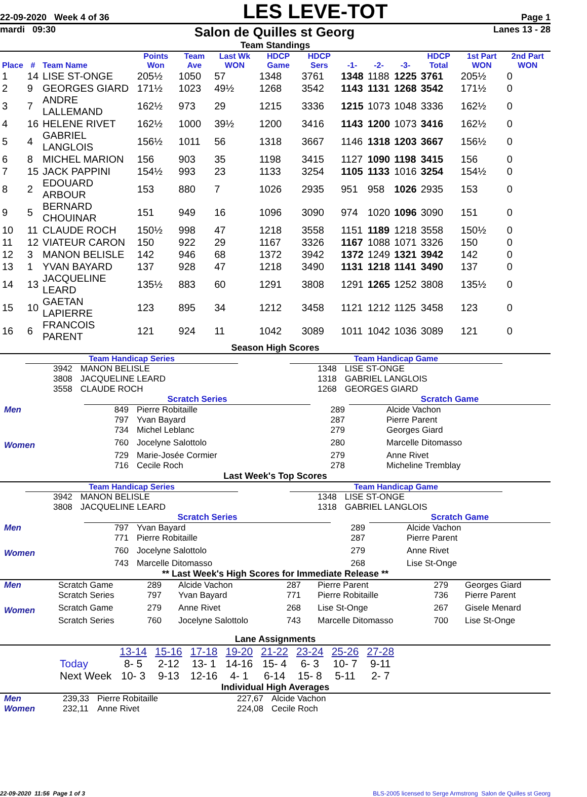22-09-2020 Week 4 of 36 LES LEVE-TOT Page 1
mardi 09:30 Salon de Quilles st Georg Lanes 13 - 28
Team Standings
| Place | # | Team Name | Points Won | Team Ave | Last Wk WON | HDCP Game | HDCP Sers | -1- | -2- | -3- | HDCP Total | 1st Part WON | 2nd Part WON |
| --- | --- | --- | --- | --- | --- | --- | --- | --- | --- | --- | --- | --- | --- |
| 1 | 14 | LISE ST-ONGE | 205½ | 1050 | 57 | 1348 | 3761 | 1348 | 1188 | 1225 | 3761 | 205½ | 0 |
| 2 | 9 | GEORGES GIARD | 171½ | 1023 | 49½ | 1268 | 3542 | 1143 | 1131 | 1268 | 3542 | 171½ | 0 |
| 3 | 7 | ANDRE LALLEMAND | 162½ | 973 | 29 | 1215 | 3336 | 1215 | 1073 | 1048 | 3336 | 162½ | 0 |
| 4 | 16 | HELENE RIVET | 162½ | 1000 | 39½ | 1200 | 3416 | 1143 | 1200 | 1073 | 3416 | 162½ | 0 |
| 5 | 4 | GABRIEL LANGLOIS | 156½ | 1011 | 56 | 1318 | 3667 | 1146 | 1318 | 1203 | 3667 | 156½ | 0 |
| 6 | 8 | MICHEL MARION | 156 | 903 | 35 | 1198 | 3415 | 1127 | 1090 | 1198 | 3415 | 156 | 0 |
| 7 | 15 | JACK PAPPINI | 154½ | 993 | 23 | 1133 | 3254 | 1105 | 1133 | 1016 | 3254 | 154½ | 0 |
| 8 | 2 | EDOUARD ARBOUR | 153 | 880 | 7 | 1026 | 2935 | 951 | 958 | 1026 | 2935 | 153 | 0 |
| 9 | 5 | BERNARD CHOUINAR | 151 | 949 | 16 | 1096 | 3090 | 974 | 1020 | 1096 | 3090 | 151 | 0 |
| 10 | 11 | CLAUDE ROCH | 150½ | 998 | 47 | 1218 | 3558 | 1151 | 1189 | 1218 | 3558 | 150½ | 0 |
| 11 | 12 | VIATEUR CARON | 150 | 922 | 29 | 1167 | 3326 | 1167 | 1088 | 1071 | 3326 | 150 | 0 |
| 12 | 3 | MANON BELISLE | 142 | 946 | 68 | 1372 | 3942 | 1372 | 1249 | 1321 | 3942 | 142 | 0 |
| 13 | 1 | YVAN BAYARD | 137 | 928 | 47 | 1218 | 3490 | 1131 | 1218 | 1141 | 3490 | 137 | 0 |
| 14 | 13 | JACQUELINE LEARD | 135½ | 883 | 60 | 1291 | 3808 | 1291 | 1265 | 1252 | 3808 | 135½ | 0 |
| 15 | 10 | GAETAN LAPIERRE | 123 | 895 | 34 | 1212 | 3458 | 1121 | 1212 | 1125 | 3458 | 123 | 0 |
| 16 | 6 | FRANCOIS PARENT | 121 | 924 | 11 | 1042 | 3089 | 1011 | 1042 | 1036 | 3089 | 121 | 0 |
Season High Scores
Team Handicap Series
| 3942 | MANON BELISLE |
| 3808 | JACQUELINE LEARD |
| 3558 | CLAUDE ROCH |
Team Handicap Game
| 1348 | LISE ST-ONGE |
| 1318 | GABRIEL LANGLOIS |
| 1268 | GEORGES GIARD |
| | Scratch Series | | | Scratch Game | |
| Men | 849 | Pierre Robitaille | 289 | | Alcide Vachon |
| | 797 | Yvan Bayard | 287 | | Pierre Parent |
| | 734 | Michel Leblanc | 279 | | Georges Giard |
| Women | 760 | Jocelyne Salottolo | 280 | | Marcelle Ditomasso |
| | 729 | Marie-Josée Cormier | 279 | | Anne Rivet |
| | 716 | Cecile Roch | 278 | | Micheline Tremblay |
Last Week's Top Scores
Team Handicap Series
| 3942 | MANON BELISLE |
| 3808 | JACQUELINE LEARD |
Team Handicap Game
| 1348 | LISE ST-ONGE |
| 1318 | GABRIEL LANGLOIS |
| | Scratch Series | | | Scratch Game | |
| Men | 797 | Yvan Bayard | 289 | | Alcide Vachon |
| | 771 | Pierre Robitaille | 287 | | Pierre Parent |
| Women | 760 | Jocelyne Salottolo | 279 | | Anne Rivet |
| | 743 | Marcelle Ditomasso | 268 | | Lise St-Onge |
** Last Week's High Scores for Immediate Release **
| Men | Scratch Game | 289 | Alcide Vachon | 287 | Pierre Parent | 279 | Georges Giard |
| | Scratch Series | 797 | Yvan Bayard | 771 | Pierre Robitaille | 736 | Pierre Parent |
| Women | Scratch Game | 279 | Anne Rivet | 268 | Lise St-Onge | 267 | Gisele Menard |
| | Scratch Series | 760 | Jocelyne Salottolo | 743 | Marcelle Ditomasso | 700 | Lise St-Onge |
Lane Assignments
| | 13-14 | 15-16 | 17-18 | 19-20 | 21-22 | 23-24 | 25-26 | 27-28 |
| Today | 8- 5 | 2-12 | 13- 1 | 14-16 | 15- 4 | 6- 3 | 10- 7 | 9-11 |
| Next Week | 10- 3 | 9-13 | 12-16 | 4- 1 | 6-14 | 15- 8 | 5-11 | 2- 7 |
Individual High Averages
| Men | 239,33 | Pierre Robitaille | 227,67 | Alcide Vachon |
| Women | 232,11 | Anne Rivet | 224,08 | Cecile Roch |
22-09-2020 11:56 Page 1 of 3 BLS-2005 licensed to Serge Armstrong Salon de Quilles st Georg